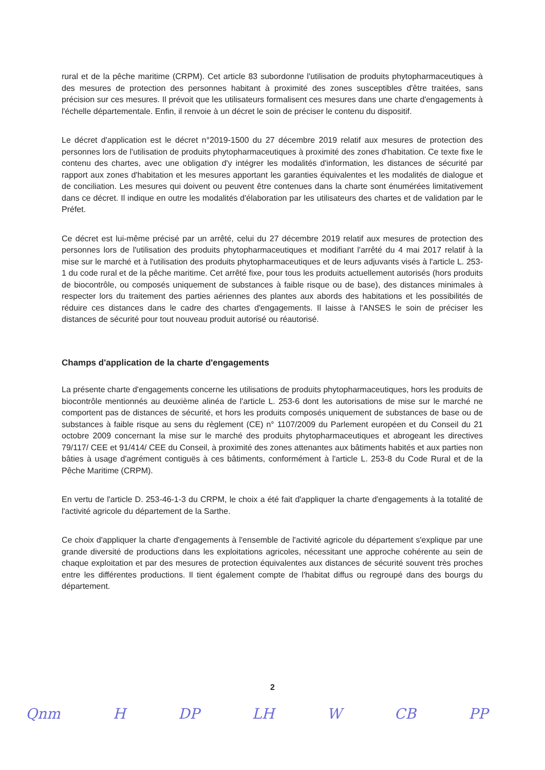rural et de la pêche maritime (CRPM). Cet article 83 subordonne l'utilisation de produits phytopharmaceutiques à des mesures de protection des personnes habitant à proximité des zones susceptibles d'être traitées, sans précision sur ces mesures. Il prévoit que les utilisateurs formalisent ces mesures dans une charte d'engagements à l'échelle départementale. Enfin, il renvoie à un décret le soin de préciser le contenu du dispositif.
Le décret d'application est le décret n°2019-1500 du 27 décembre 2019 relatif aux mesures de protection des personnes lors de l'utilisation de produits phytopharmaceutiques à proximité des zones d'habitation. Ce texte fixe le contenu des chartes, avec une obligation d'y intégrer les modalités d'information, les distances de sécurité par rapport aux zones d'habitation et les mesures apportant les garanties équivalentes et les modalités de dialogue et de conciliation. Les mesures qui doivent ou peuvent être contenues dans la charte sont énumérées limitativement dans ce décret. Il indique en outre les modalités d'élaboration par les utilisateurs des chartes et de validation par le Préfet.
Ce décret est lui-même précisé par un arrêté, celui du 27 décembre 2019 relatif aux mesures de protection des personnes lors de l'utilisation des produits phytopharmaceutiques et modifiant l'arrêté du 4 mai 2017 relatif à la mise sur le marché et à l'utilisation des produits phytopharmaceutiques et de leurs adjuvants visés à l'article L. 253-1 du code rural et de la pêche maritime. Cet arrêté fixe, pour tous les produits actuellement autorisés (hors produits de biocontrôle, ou composés uniquement de substances à faible risque ou de base), des distances minimales à respecter lors du traitement des parties aériennes des plantes aux abords des habitations et les possibilités de réduire ces distances dans le cadre des chartes d'engagements. Il laisse à l'ANSES le soin de préciser les distances de sécurité pour tout nouveau produit autorisé ou réautorisé.
Champs d'application de la charte d'engagements
La présente charte d'engagements concerne les utilisations de produits phytopharmaceutiques, hors les produits de biocontrôle mentionnés au deuxième alinéa de l'article L. 253-6 dont les autorisations de mise sur le marché ne comportent pas de distances de sécurité, et hors les produits composés uniquement de substances de base ou de substances à faible risque au sens du règlement (CE) n° 1107/2009 du Parlement européen et du Conseil du 21 octobre 2009 concernant la mise sur le marché des produits phytopharmaceutiques et abrogeant les directives 79/117/ CEE et 91/414/ CEE du Conseil, à proximité des zones attenantes aux bâtiments habités et aux parties non bâties à usage d'agrément contiguës à ces bâtiments, conformément à l'article L. 253-8 du Code Rural et de la Pêche Maritime (CRPM).
En vertu de l'article D. 253-46-1-3 du CRPM, le choix a été fait d'appliquer la charte d'engagements à la totalité de l'activité agricole du département de la Sarthe.
Ce choix d'appliquer la charte d'engagements à l'ensemble de l'activité agricole du département s'explique par une grande diversité de productions dans les exploitations agricoles, nécessitant une approche cohérente au sein de chaque exploitation et par des mesures de protection équivalentes aux distances de sécurité souvent très proches entre les différentes productions. Il tient également compte de l'habitat diffus ou regroupé dans des bourgs du département.
2
Qnm H DP LH W CB PP